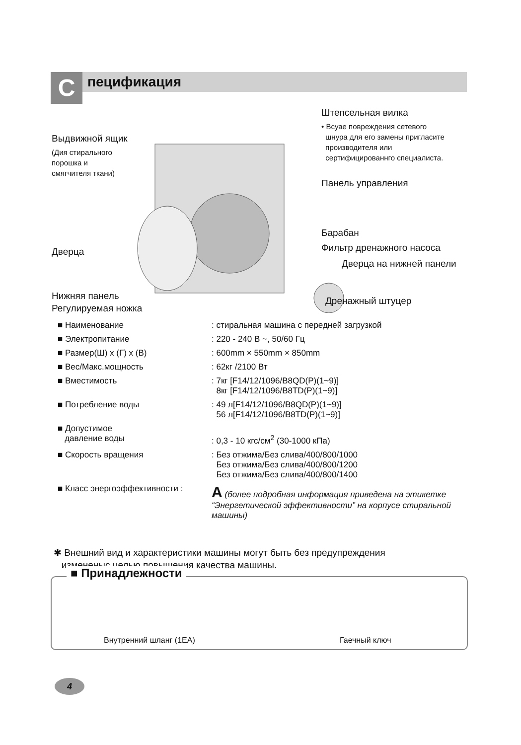C пецификация
Штепсельная вилка
• Всуае повреждения сетевого
шнура для его замены пригласите
производителя или
сертифицированнго специалиста.
Выдвижной ящик
(Дия стирального
порошка и
смягчителя ткани)
Панель управления
Барабан
Фильтр дренажного насоса
Дверца
Дверца на нижней панели
Нижняя панель Дренажный штуцер
Регулируемая ножка
| ■ Наименование | : стиральная машина с передней загрузкой |
| ■ Электропитание | : 220 - 240 В ~, 50/60 Гц |
| ■ Размер(Ш) x (Г) x (В) | : 600mm × 550mm × 850mm |
| ■ Вес/Макс.мощность | : 62кг /2100 Вт |
| ■ Вместимость | : 7кг [F14/12/1096/B8QD(P)(1~9)] 8кг [F14/12/1096/B8TD(P)(1~9)] |
| ■ Потребление воды | : 49 л[F14/12/1096/B8QD(P)(1~9)] 56 л[F14/12/1096/B8TD(P)(1~9)] |
| ■ Допустимое давление воды | : 0,3 - 10 кгс/см<sup>2</sup> (30-1000 кПа) |
| ■ Скорость вращения | : Без отжима/Без слива/400/800/1000 Без отжима/Без слива/400/800/1200 Без отжима/Без слива/400/800/1400 |
| ■ Класс энергоэффективности : | A (более подробная информация приведена на этикетке “Энергетической эффективности” на корпусе стиральной машины) |
✱ Внешний вид и характеристики машины могут быть без предупреждения
измененыс целью повышения качества машины.
■ Принадлежности
Внутренний шланг (1EA) Гаечный ключ
4